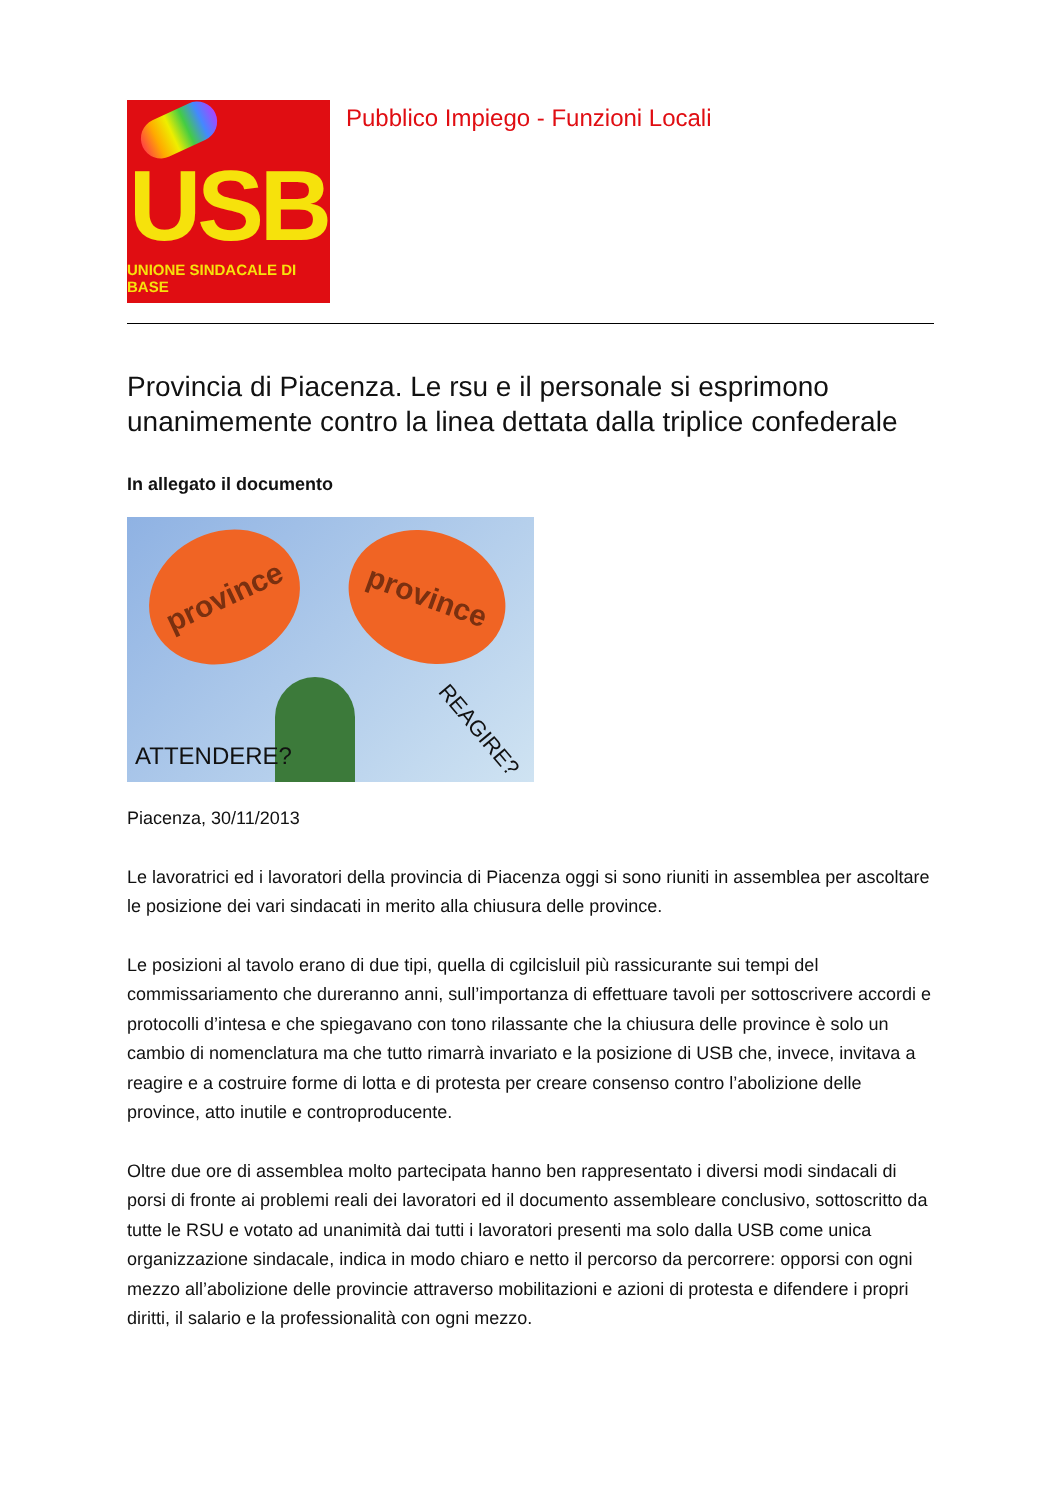USB
UNIONE SINDACALE DI BASE
Pubblico Impiego - Funzioni Locali
Provincia di Piacenza. Le rsu e il personale si esprimono unanimemente contro la linea dettata dalla triplice confederale
In allegato il documento
province province
ATTENDERE?
REAGIRE?
Piacenza, 30/11/2013
Le lavoratrici ed i lavoratori della provincia di Piacenza oggi si sono riuniti in assemblea per ascoltare le posizione dei vari sindacati in merito alla chiusura delle province.
Le posizioni al tavolo erano di due tipi, quella di cgilcisluil più rassicurante sui tempi del commissariamento che dureranno anni, sull’importanza di effettuare tavoli per sottoscrivere accordi e protocolli d’intesa e che spiegavano con tono rilassante che la chiusura delle province è solo un cambio di nomenclatura ma che tutto rimarrà invariato e la posizione di USB che, invece, invitava a reagire e a costruire forme di lotta e di protesta per creare consenso contro l’abolizione delle province, atto inutile e controproducente.
Oltre due ore di assemblea molto partecipata hanno ben rappresentato i diversi modi sindacali di porsi di fronte ai problemi reali dei lavoratori ed il documento assembleare conclusivo, sottoscritto da tutte le RSU e votato ad unanimità dai tutti i lavoratori presenti ma solo dalla USB come unica organizzazione sindacale, indica in modo chiaro e netto il percorso da percorrere: opporsi con ogni mezzo all’abolizione delle provincie attraverso mobilitazioni e azioni di protesta e difendere i propri diritti, il salario e la professionalità con ogni mezzo.